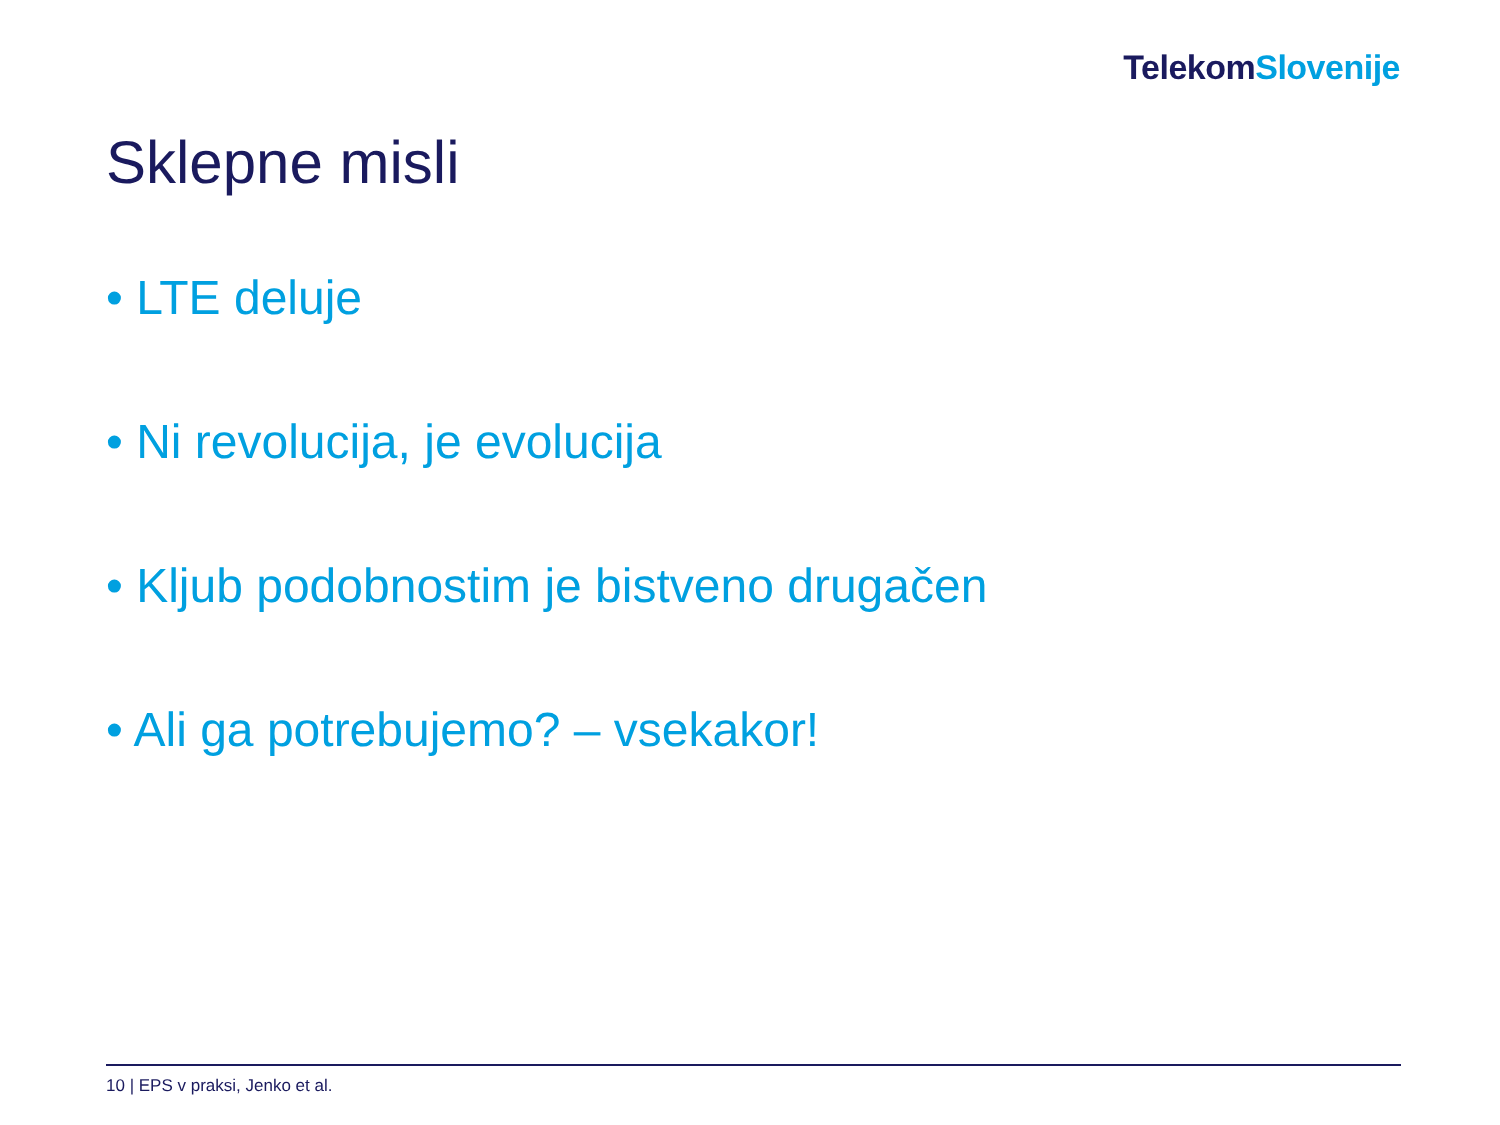Telekom Slovenije
Sklepne misli
• LTE deluje
• Ni revolucija, je evolucija
• Kljub podobnostim je bistveno drugačen
• Ali ga potrebujemo? – vsekakor!
10 | EPS v praksi, Jenko et al.